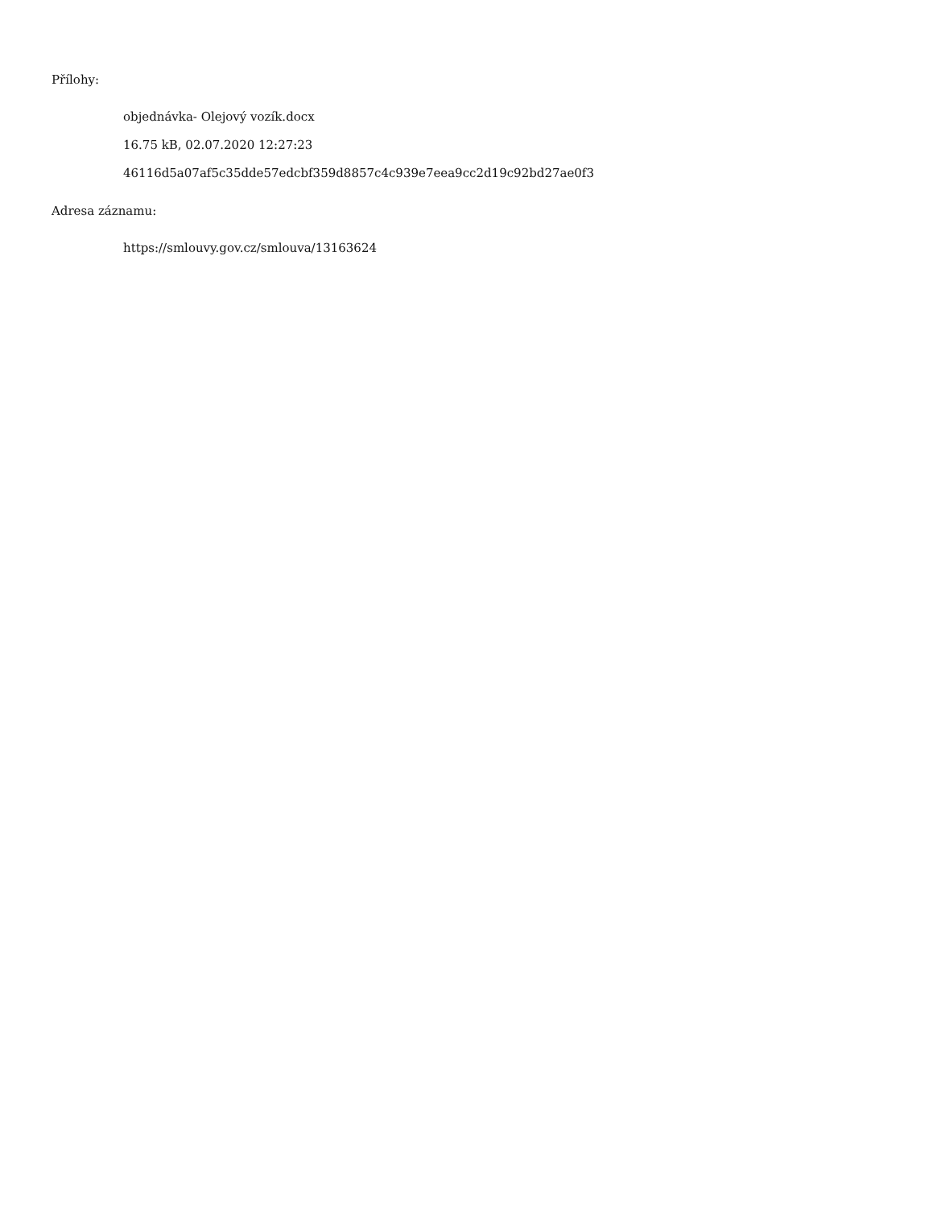Přílohy:
objednávka- Olejový vozík.docx
16.75 kB, 02.07.2020 12:27:23
46116d5a07af5c35dde57edcbf359d8857c4c939e7eea9cc2d19c92bd27ae0f3
Adresa záznamu:
https://smlouvy.gov.cz/smlouva/13163624